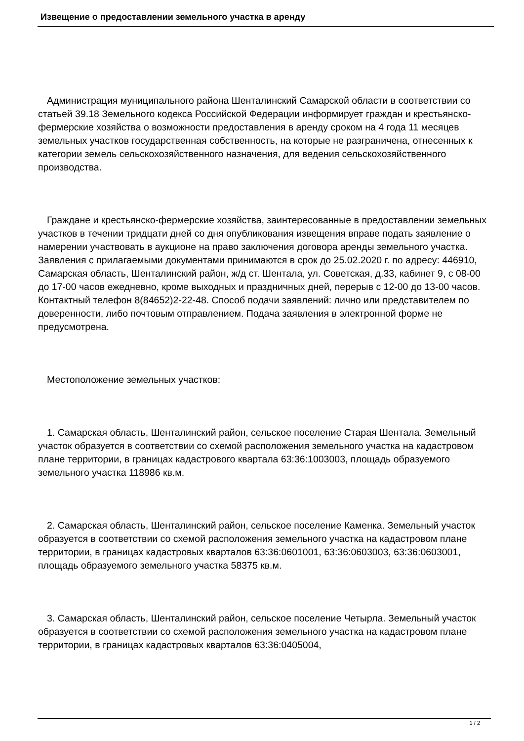Извещение о предоставлении земельного участка в аренду
Администрация муниципального района Шенталинский Самарской области в соответствии со статьей 39.18 Земельного кодекса Российской Федерации информирует граждан и крестьянско-фермерские хозяйства о возможности предоставления в аренду сроком на 4 года 11 месяцев земельных участков государственная собственность, на которые не разграничена, отнесенных к категории земель сельскохозяйственного назначения, для ведения сельскохозяйственного производства.
Граждане и крестьянско-фермерские хозяйства, заинтересованные в предоставлении земельных участков в течении тридцати дней со дня опубликования извещения вправе подать заявление о намерении участвовать в аукционе на право заключения договора аренды земельного участка. Заявления с прилагаемыми документами принимаются в срок до 25.02.2020 г. по адресу: 446910, Самарская область, Шенталинский район, ж/д ст. Шентала, ул. Советская, д.33, кабинет 9, с 08-00 до 17-00 часов ежедневно, кроме выходных и праздничных дней, перерыв с 12-00 до 13-00 часов. Контактный телефон 8(84652)2-22-48. Способ подачи заявлений: лично или представителем по доверенности, либо почтовым отправлением. Подача заявления в электронной форме не предусмотрена.
Местоположение земельных участков:
1. Самарская область, Шенталинский район, сельское поселение Старая Шентала. Земельный участок образуется в соответствии со схемой расположения земельного участка на кадастровом плане территории, в границах кадастрового квартала 63:36:1003003, площадь образуемого земельного участка 118986 кв.м.
2. Самарская область, Шенталинский район, сельское поселение Каменка. Земельный участок образуется в соответствии со схемой расположения земельного участка на кадастровом плане территории, в границах кадастровых кварталов 63:36:0601001, 63:36:0603003, 63:36:0603001, площадь образуемого земельного участка 58375 кв.м.
3. Самарская область, Шенталинский район, сельское поселение Четырла. Земельный участок образуется в соответствии со схемой расположения земельного участка на кадастровом плане территории, в границах кадастровых кварталов 63:36:0405004,
1 / 2